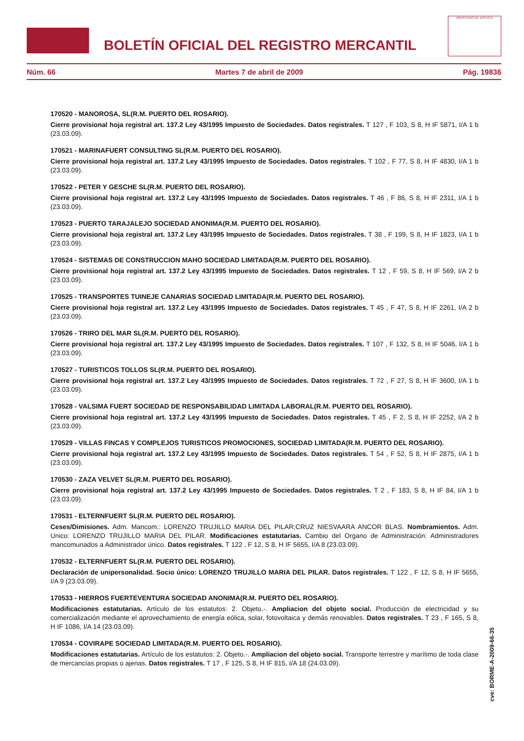BOLETÍN OFICIAL DEL REGISTRO MERCANTIL
MINISTERIO DE JUSTICIA
Núm. 66 Martes 7 de abril de 2009 Pág. 19836
170520 - MANOROSA, SL(R.M. PUERTO DEL ROSARIO).
Cierre provisional hoja registral art. 137.2 Ley 43/1995 Impuesto de Sociedades. Datos registrales. T 127 , F 103, S 8, H IF 5871, I/A 1 b (23.03.09).
170521 - MARINAFUERT CONSULTING SL(R.M. PUERTO DEL ROSARIO).
Cierre provisional hoja registral art. 137.2 Ley 43/1995 Impuesto de Sociedades. Datos registrales. T 102 , F 77, S 8, H IF 4830, I/A 1 b (23.03.09).
170522 - PETER Y GESCHE SL(R.M. PUERTO DEL ROSARIO).
Cierre provisional hoja registral art. 137.2 Ley 43/1995 Impuesto de Sociedades. Datos registrales. T 46 , F 86, S 8, H IF 2311, I/A 1 b (23.03.09).
170523 - PUERTO TARAJALEJO SOCIEDAD ANONIMA(R.M. PUERTO DEL ROSARIO).
Cierre provisional hoja registral art. 137.2 Ley 43/1995 Impuesto de Sociedades. Datos registrales. T 38 , F 199, S 8, H IF 1823, I/A 1 b (23.03.09).
170524 - SISTEMAS DE CONSTRUCCION MAHO SOCIEDAD LIMITADA(R.M. PUERTO DEL ROSARIO).
Cierre provisional hoja registral art. 137.2 Ley 43/1995 Impuesto de Sociedades. Datos registrales. T 12 , F 59, S 8, H IF 569, I/A 2 b (23.03.09).
170525 - TRANSPORTES TUINEJE CANARIAS SOCIEDAD LIMITADA(R.M. PUERTO DEL ROSARIO).
Cierre provisional hoja registral art. 137.2 Ley 43/1995 Impuesto de Sociedades. Datos registrales. T 45 , F 47, S 8, H IF 2261, I/A 2 b (23.03.09).
170526 - TRIRO DEL MAR SL(R.M. PUERTO DEL ROSARIO).
Cierre provisional hoja registral art. 137.2 Ley 43/1995 Impuesto de Sociedades. Datos registrales. T 107 , F 132, S 8, H IF 5046, I/A 1 b (23.03.09).
170527 - TURISTICOS TOLLOS SL(R.M. PUERTO DEL ROSARIO).
Cierre provisional hoja registral art. 137.2 Ley 43/1995 Impuesto de Sociedades. Datos registrales. T 72 , F 27, S 8, H IF 3600, I/A 1 b (23.03.09).
170528 - VALSIMA FUERT SOCIEDAD DE RESPONSABILIDAD LIMITADA LABORAL(R.M. PUERTO DEL ROSARIO).
Cierre provisional hoja registral art. 137.2 Ley 43/1995 Impuesto de Sociedades. Datos registrales. T 45 , F 2, S 8, H IF 2252, I/A 2 b (23.03.09).
170529 - VILLAS FINCAS Y COMPLEJOS TURISTICOS PROMOCIONES, SOCIEDAD LIMITADA(R.M. PUERTO DEL ROSARIO).
Cierre provisional hoja registral art. 137.2 Ley 43/1995 Impuesto de Sociedades. Datos registrales. T 54 , F 52, S 8, H IF 2875, I/A 1 b (23.03.09).
170530 - ZAZA VELVET SL(R.M. PUERTO DEL ROSARIO).
Cierre provisional hoja registral art. 137.2 Ley 43/1995 Impuesto de Sociedades. Datos registrales. T 2 , F 183, S 8, H IF 84, I/A 1 b (23.03.09).
170531 - ELTERNFUERT SL(R.M. PUERTO DEL ROSARIO).
Ceses/Dimisiones. Adm. Mancom.: LORENZO TRUJILLO MARIA DEL PILAR;CRUZ NIESVAARA ANCOR BLAS. Nombramientos. Adm. Unico: LORENZO TRUJILLO MARIA DEL PILAR. Modificaciones estatutarias. Cambio del Organo de Administración: Administradores mancomunados a Administrador único. Datos registrales. T 122 , F 12, S 8, H IF 5655, I/A 8 (23.03.09).
170532 - ELTERNFUERT SL(R.M. PUERTO DEL ROSARIO).
Declaración de unipersonalidad. Socio único: LORENZO TRUJILLO MARIA DEL PILAR. Datos registrales. T 122 , F 12, S 8, H IF 5655, I/A 9 (23.03.09).
170533 - HIERROS FUERTEVENTURA SOCIEDAD ANONIMA(R.M. PUERTO DEL ROSARIO).
Modificaciones estatutarias. Artículo de los estatutos: 2. Objeto.-. Ampliacion del objeto social. Producción de electricidad y su comercialización mediante el aprovechamiento de energía eólica, solar, fotovoltaica y demás renovables. Datos registrales. T 23 , F 165, S 8, H IF 1086, I/A 14 (23.03.09).
170534 - COVIRAPE SOCIEDAD LIMITADA(R.M. PUERTO DEL ROSARIO).
Modificaciones estatutarias. Artículo de los estatutos: 2. Objeto.-. Ampliacion del objeto social. Transporte terrestre y marítimo de toda clase de mercancías propias o ajenas. Datos registrales. T 17 , F 125, S 8, H IF 815, I/A 18 (24.03.09).
cve: BORME-A-2009-66-35